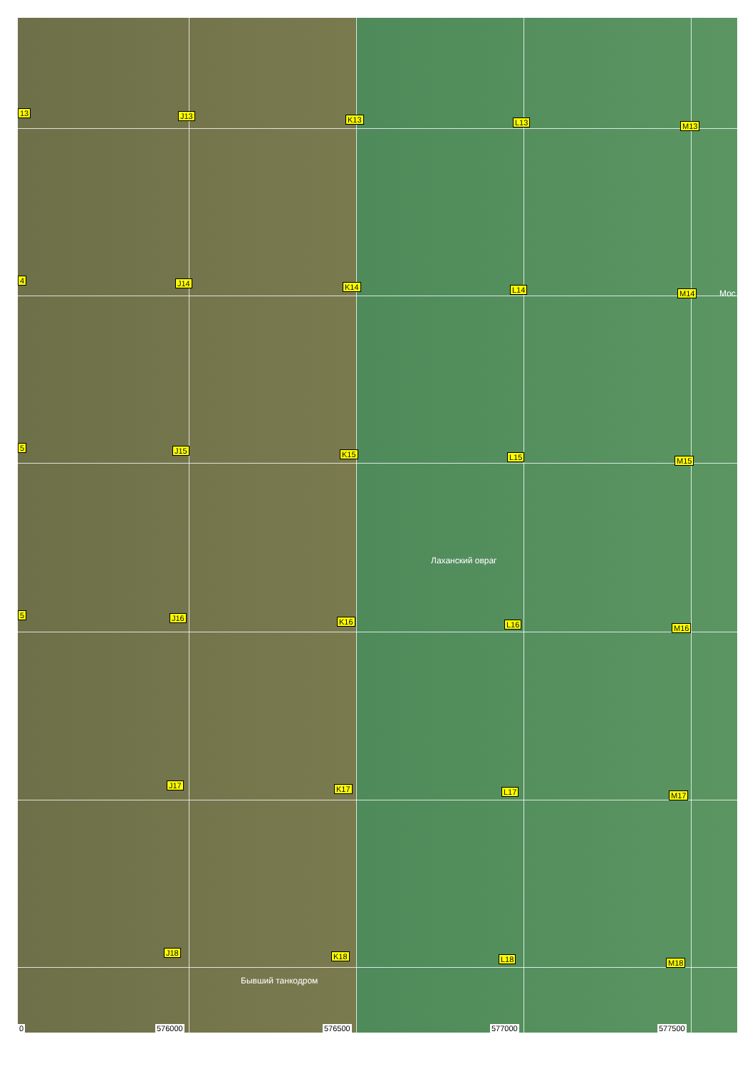13 J13 K13 L13 M13
4 J14 K14 L14 M14 Мос
5 J15 K15 L15 M15
Лаханский овраг
5 J16 K16 L16 M16
J17 K17 L17 M17
J18 K18 L18 M18
Бывший танкодром
0 576000 576500 577000 577500